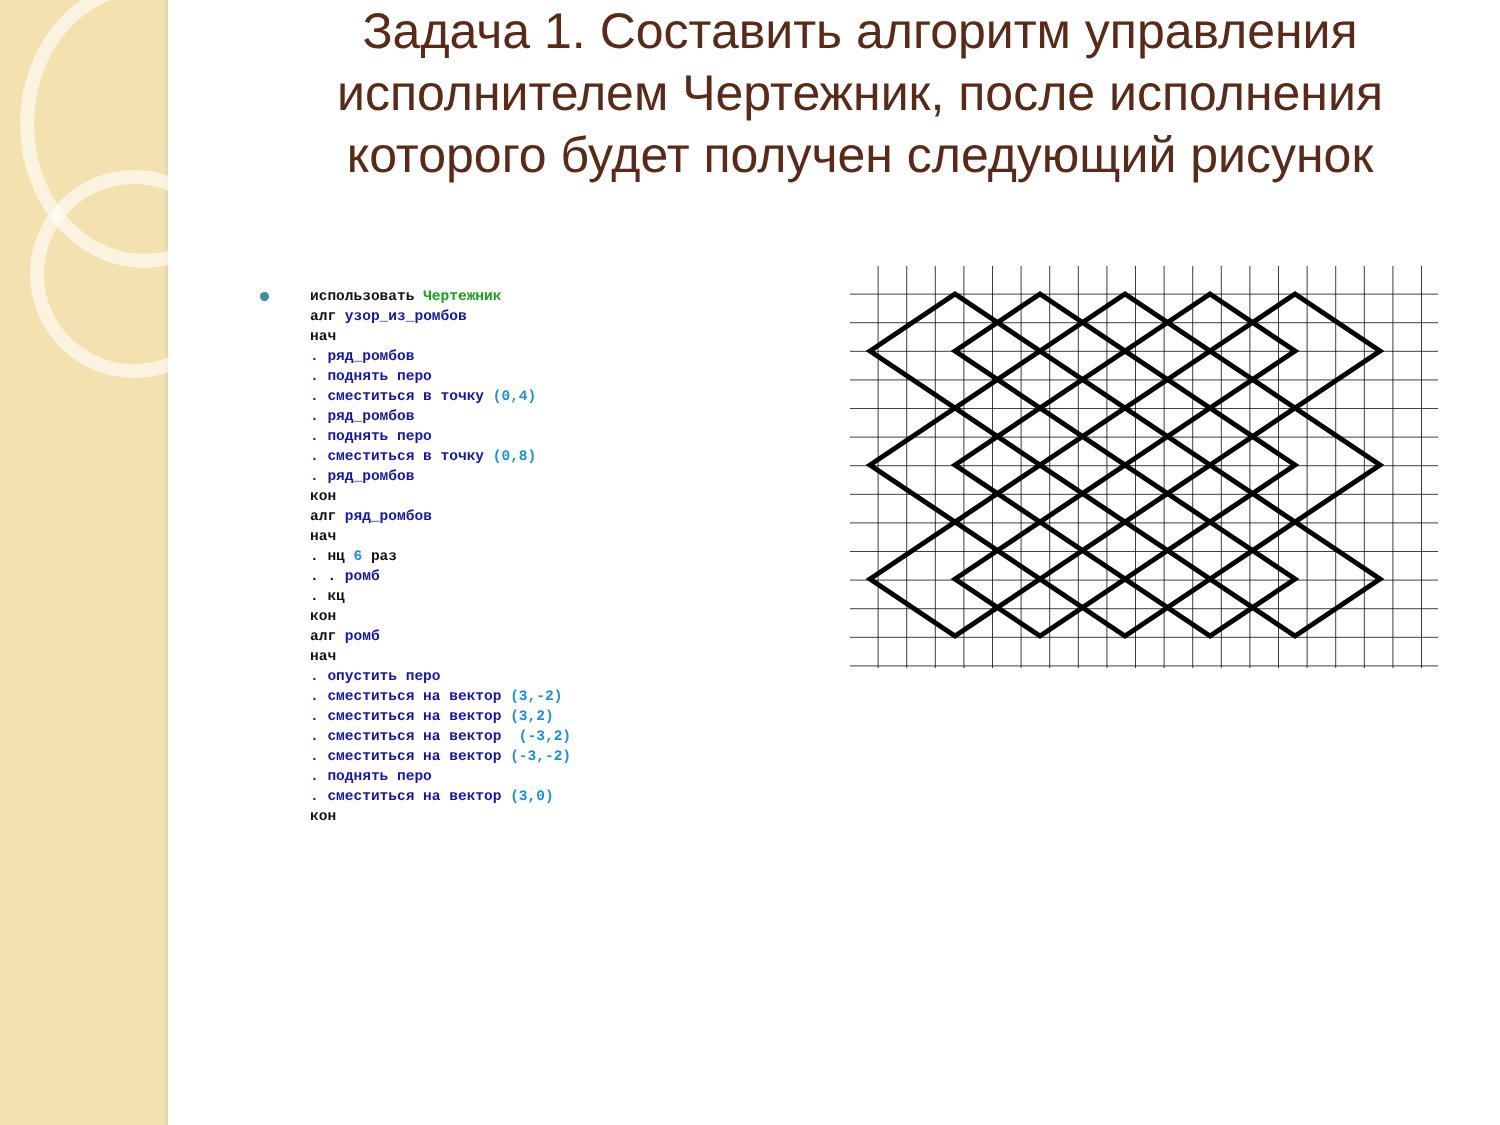Задача 1. Составить алгоритм управления исполнителем Чертежник, после исполнения которого будет получен следующий рисунок
использовать Чертежник
алг узор_из_ромбов
нач
. ряд_ромбов
. поднять перо
. сместиться в точку (0,4)
. ряд_ромбов
. поднять перо
. сместиться в точку (0,8)
. ряд_ромбов
кон
алг ряд_ромбов
нач
. нц 6 раз
. . ромб
. кц
кон
алг ромб
нач
. опустить перо
. сместиться на вектор (3,-2)
. сместиться на вектор (3,2)
. сместиться на вектор  (-3,2)
. сместиться на вектор (-3,-2)
. поднять перо
. сместиться на вектор (3,0)
кон